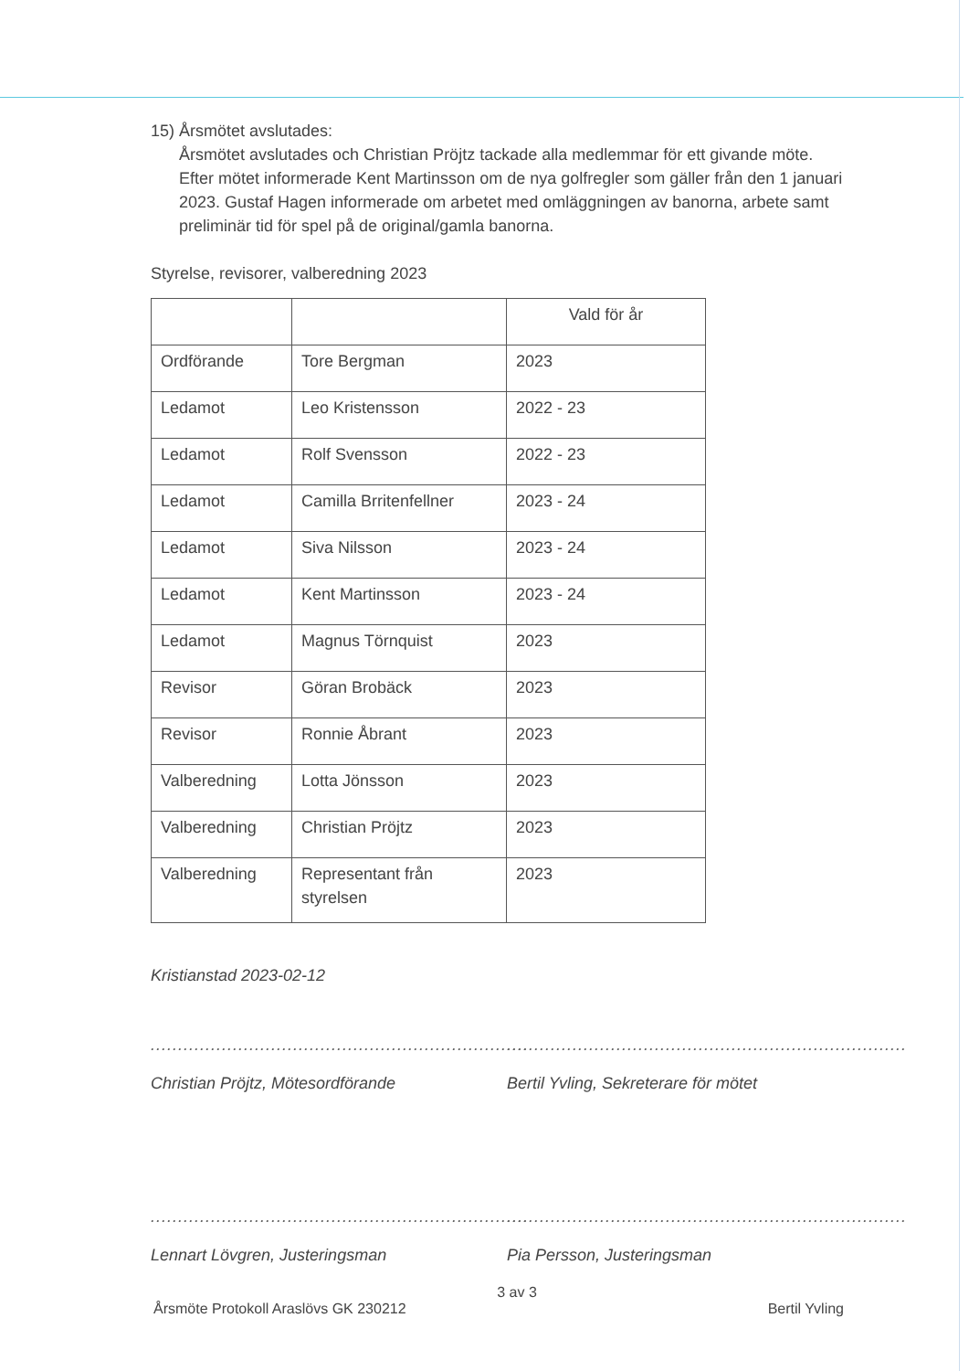15) Årsmötet avslutades:
Årsmötet avslutades och Christian Pröjtz tackade alla medlemmar för ett givande möte.
Efter mötet informerade Kent Martinsson om de nya golfregler som gäller från den 1 januari 2023. Gustaf Hagen informerade om arbetet med omläggningen av banorna, arbete samt preliminär tid för spel på de original/gamla banorna.
Styrelse, revisorer, valberedning 2023
| | | Vald för år |
| Ordförande | Tore Bergman | 2023 |
| Ledamot | Leo Kristensson | 2022 - 23 |
| Ledamot | Rolf Svensson | 2022 - 23 |
| Ledamot | Camilla Brritenfellner | 2023 - 24 |
| Ledamot | Siva Nilsson | 2023 - 24 |
| Ledamot | Kent Martinsson | 2023 - 24 |
| Ledamot | Magnus Törnquist | 2023 |
| Revisor | Göran Brobäck | 2023 |
| Revisor | Ronnie Åbrant | 2023 |
| Valberedning | Lotta Jönsson | 2023 |
| Valberedning | Christian Pröjtz | 2023 |
| Valberedning | Representant från styrelsen | 2023 |
Kristianstad 2023-02-12
.....................................................................
Christian Pröjtz, Mötesordförande
.........................................................................
Bertil Yvling, Sekreterare för mötet
.....................................................................
Lennart Lövgren, Justeringsman
.........................................................................
Pia Persson, Justeringsman
3 av 3
Årsmöte Protokoll Araslövs GK 230212 Bertil Yvling